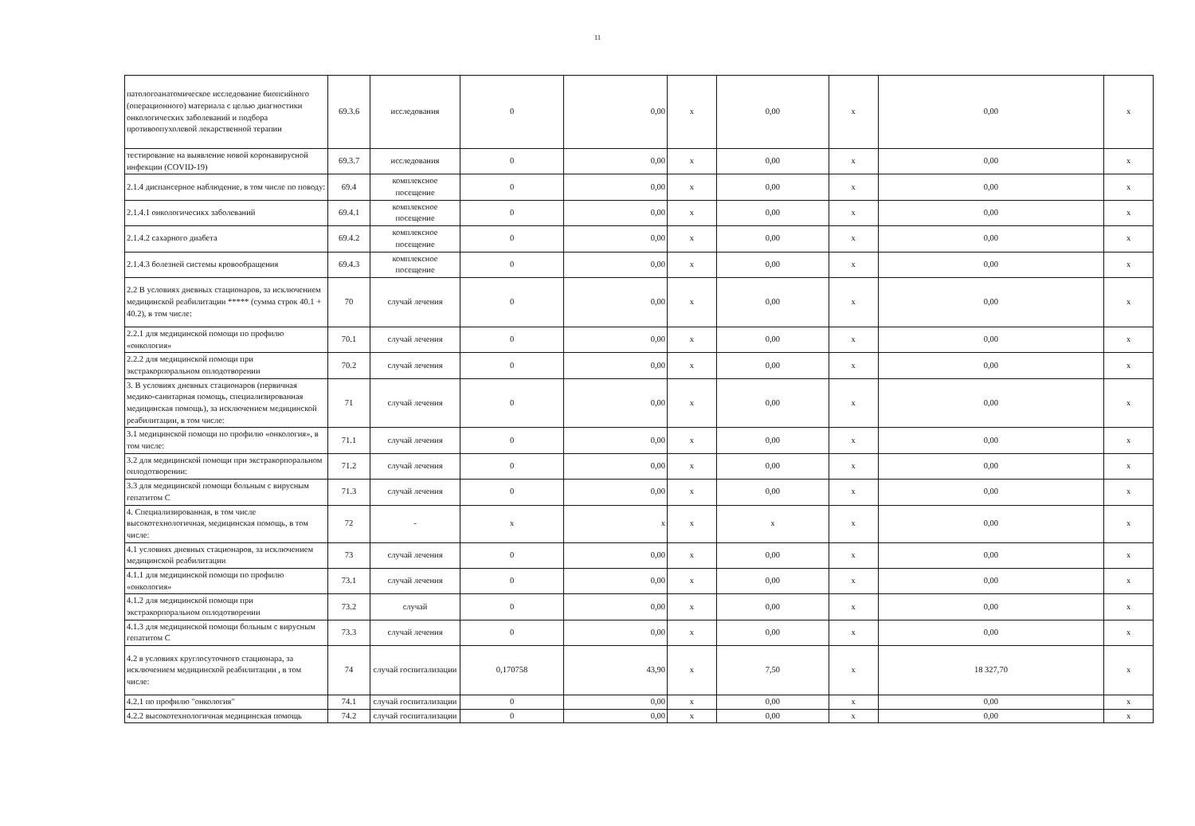11
| патологоанатомическое исследование биопсийного (операционного) материала с целью диагностики онкологических заболеваний и подбора противоопухолевой лекарственной терапии | 69.3.6 | исследования | 0 | 0,00 | x | 0,00 | x | 0,00 | x |
| тестирование на выявление новой коронавирусной инфекции (COVID-19) | 69.3.7 | исследования | 0 | 0,00 | x | 0,00 | x | 0,00 | x |
| 2.1.4 диспансерное наблюдение, в том числе по поводу: | 69.4 | комплексное посещение | 0 | 0,00 | x | 0,00 | x | 0,00 | x |
| 2.1.4.1 онкологичесикх заболеваний | 69.4.1 | комплексное посещение | 0 | 0,00 | x | 0,00 | x | 0,00 | x |
| 2.1.4.2 сахарного диабета | 69.4.2 | комплексное посещение | 0 | 0,00 | x | 0,00 | x | 0,00 | x |
| 2.1.4.3 болезней системы кровообращения | 69.4.3 | комплексное посещение | 0 | 0,00 | x | 0,00 | x | 0,00 | x |
| 2.2 В условиях дневных стационаров, за исключением медицинской реабилитации ***** (сумма строк 40.1 + 40.2), в том числе: | 70 | случай лечения | 0 | 0,00 | x | 0,00 | x | 0,00 | x |
| 2.2.1 для медицинской помощи по профилю «онкология» | 70.1 | случай лечения | 0 | 0,00 | x | 0,00 | x | 0,00 | x |
| 2.2.2 для медицинской помощи при экстракорпоральном оплодотворении | 70.2 | случай лечения | 0 | 0,00 | x | 0,00 | x | 0,00 | x |
| 3. В условиях дневных стационаров (первичная медико-санитарная помощь, специализированная медицинская помощь), за исключением медицинской реабилитации, в том числе: | 71 | случай лечения | 0 | 0,00 | x | 0,00 | x | 0,00 | x |
| 3.1 медицинской помощи по профилю «онкология», в том числе: | 71.1 | случай лечения | 0 | 0,00 | x | 0,00 | x | 0,00 | x |
| 3.2 для медицинской помощи при экстракорпоральном оплодотворении: | 71.2 | случай лечения | 0 | 0,00 | x | 0,00 | x | 0,00 | x |
| 3.3 для медицинской помощи больным с вирусным гепатитом С | 71.3 | случай лечения | 0 | 0,00 | x | 0,00 | x | 0,00 | x |
| 4. Специализированная, в том числе высокотехнологичная, медицинская помощь, в том числе: | 72 | - | x | x | x | x | x | 0,00 | x |
| 4.1 условиях дневных стационаров, за исключением медицинской реабилитации | 73 | случай лечения | 0 | 0,00 | x | 0,00 | x | 0,00 | x |
| 4.1.1 для медицинской помощи по профилю «онкология» | 73.1 | случай лечения | 0 | 0,00 | x | 0,00 | x | 0,00 | x |
| 4.1.2 для медицинской помощи при экстракорпоральном оплодотворении | 73.2 | случай | 0 | 0,00 | x | 0,00 | x | 0,00 | x |
| 4.1.3 для медицинской помощи больным с вирусным гепатитом С | 73.3 | случай лечения | 0 | 0,00 | x | 0,00 | x | 0,00 | x |
| 4.2 в условиях круглосуточного стационара, за исключением медицинской реабилитации , в том числе: | 74 | случай госпитализации | 0,170758 | 43,90 | x | 7,50 | x | 18 327,70 | x |
| 4.2.1 по профилю "онкология" | 74.1 | случай госпитализации | 0 | 0,00 | x | 0,00 | x | 0,00 | x |
| 4.2.2 высокотехнологичная медицинская помощь | 74.2 | случай госпитализации | 0 | 0,00 | x | 0,00 | x | 0,00 | x |